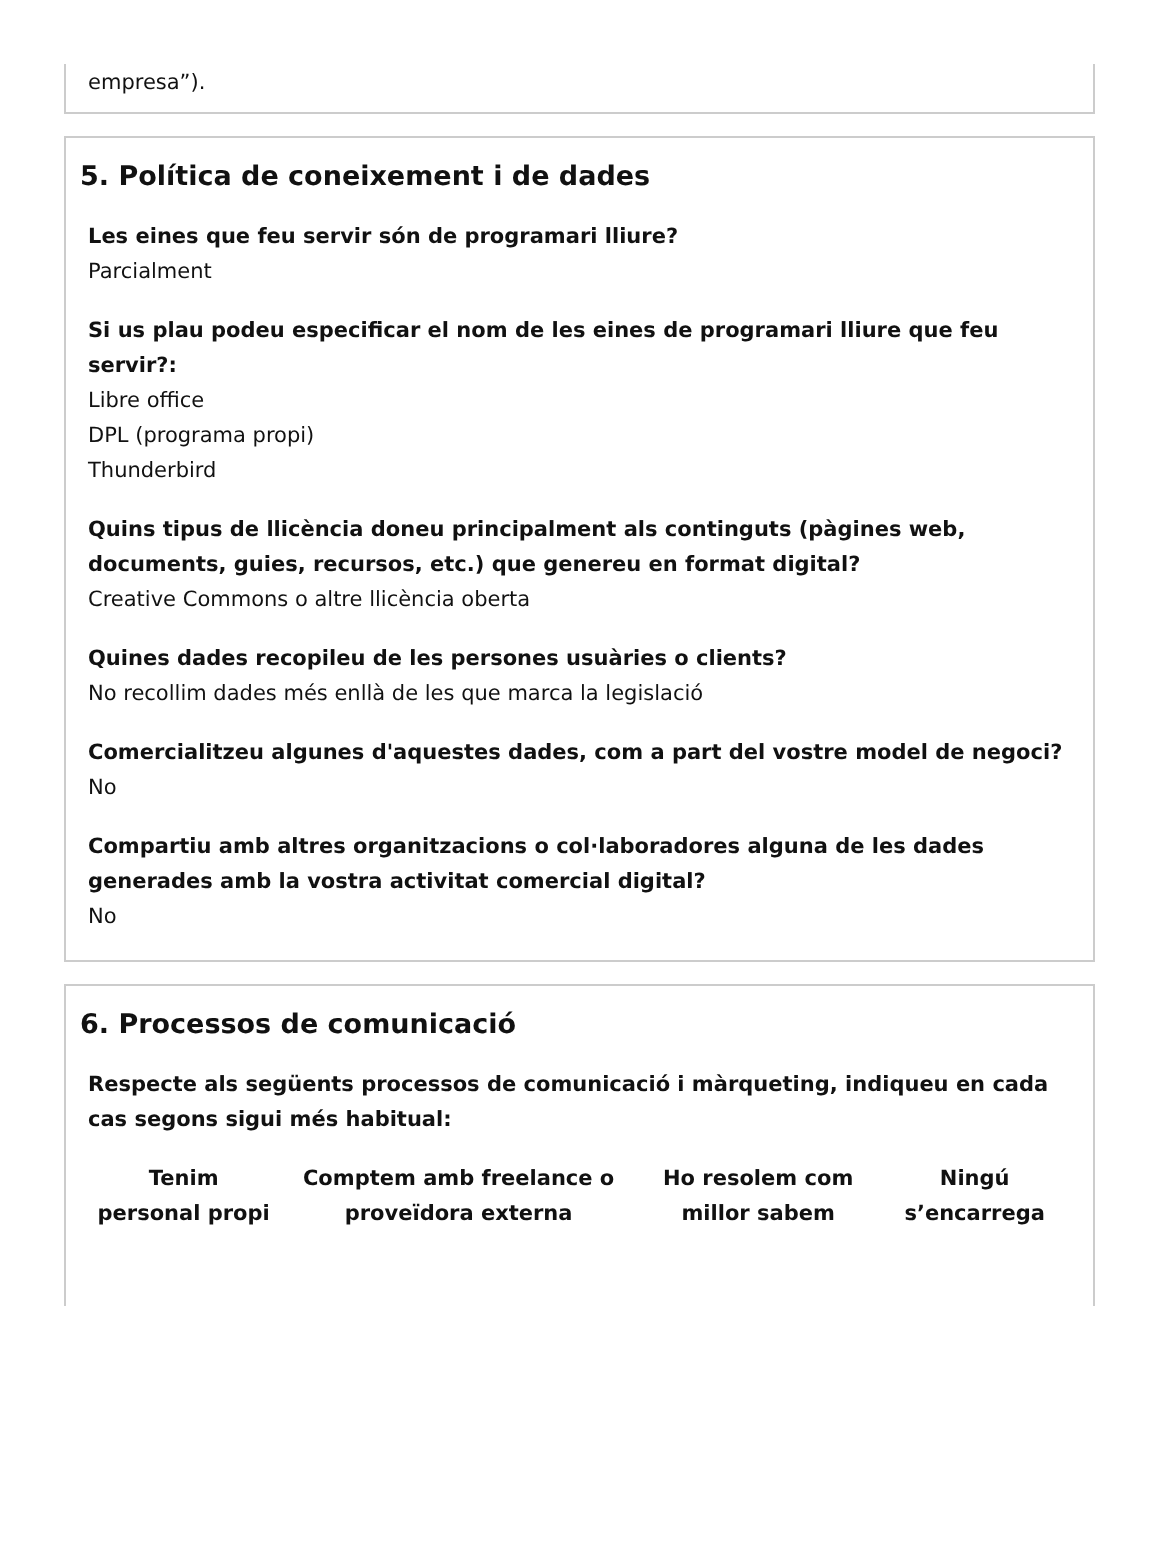empresa”).
5. Política de coneixement i de dades
Les eines que feu servir són de programari lliure?
Parcialment
Si us plau podeu especificar el nom de les eines de programari lliure que feu servir?:
Libre office
DPL (programa propi)
Thunderbird
Quins tipus de llicència doneu principalment als continguts (pàgines web, documents, guies, recursos, etc.) que genereu en format digital?
Creative Commons o altre llicència oberta
Quines dades recopileu de les persones usuàries o clients?
No recollim dades més enllà de les que marca la legislació
Comercialitzeu algunes d'aquestes dades, com a part del vostre model de negoci?
No
Compartiu amb altres organitzacions o col·laboradores alguna de les dades generades amb la vostra activitat comercial digital?
No
6. Processos de comunicació
Respecte als següents processos de comunicació i màrqueting, indiqueu en cada cas segons sigui més habitual:
| Tenim personal propi | Comptem amb freelance o proveïdora externa | Ho resolem com millor sabem | Ningú s’encarrega |
| --- | --- | --- | --- |